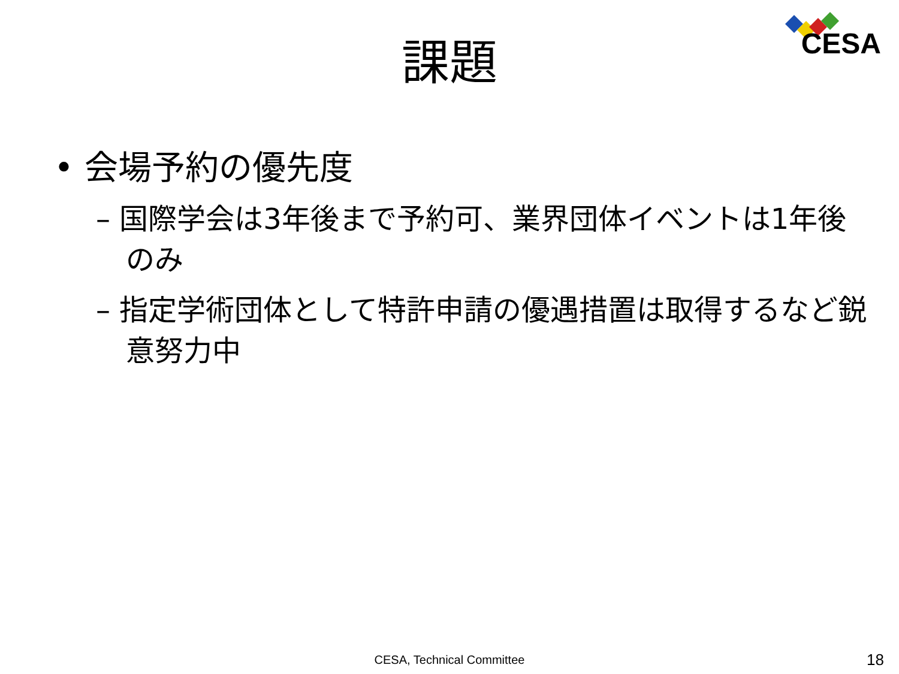CESA
課題
• 会場予約の優先度
– 国際学会は3年後まで予約可、業界団体イベントは1年後のみ
– 指定学術団体として特許申請の優遇措置は取得するなど鋭意努力中
CESA, Technical Committee 18